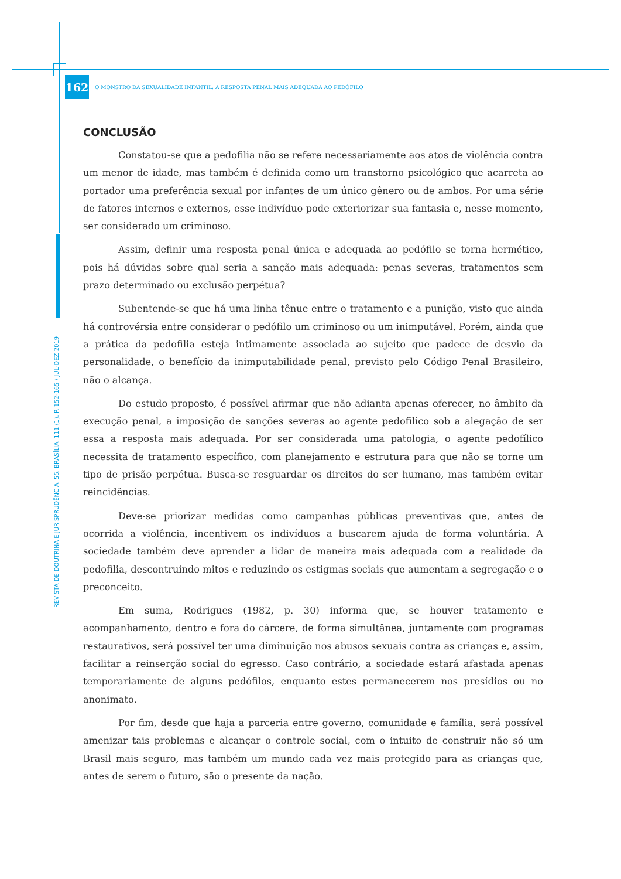REVISTA DE DOUTRINA E JURISPRUDÊNCIA. 55. BRASÍLIA. 111 (1). P. 152-165 / JUL-DEZ 2019
162
O MONSTRO DA SEXUALIDADE INFANTIL: A RESPOSTA PENAL MAIS ADEQUADA AO PEDÓFILO
CONCLUSÃO
Constatou-se que a pedofilia não se refere necessariamente aos atos de violência contra um menor de idade, mas também é definida como um transtorno psicológico que acarreta ao portador uma preferência sexual por infantes de um único gênero ou de ambos. Por uma série de fatores internos e externos, esse indivíduo pode exteriorizar sua fantasia e, nesse momento, ser considerado um criminoso.
Assim, definir uma resposta penal única e adequada ao pedófilo se torna hermético, pois há dúvidas sobre qual seria a sanção mais adequada: penas severas, tratamentos sem prazo determinado ou exclusão perpétua?
Subentende-se que há uma linha tênue entre o tratamento e a punição, visto que ainda há controvérsia entre considerar o pedófilo um criminoso ou um inimputável. Porém, ainda que a prática da pedofilia esteja intimamente associada ao sujeito que padece de desvio da personalidade, o benefício da inimputabilidade penal, previsto pelo Código Penal Brasileiro, não o alcança.
Do estudo proposto, é possível afirmar que não adianta apenas oferecer, no âmbito da execução penal, a imposição de sanções severas ao agente pedofílico sob a alegação de ser essa a resposta mais adequada. Por ser considerada uma patologia, o agente pedofílico necessita de tratamento específico, com planejamento e estrutura para que não se torne um tipo de prisão perpétua. Busca-se resguardar os direitos do ser humano, mas também evitar reincidências.
Deve-se priorizar medidas como campanhas públicas preventivas que, antes de ocorrida a violência, incentivem os indivíduos a buscarem ajuda de forma voluntária. A sociedade também deve aprender a lidar de maneira mais adequada com a realidade da pedofilia, descontruindo mitos e reduzindo os estigmas sociais que aumentam a segregação e o preconceito.
Em suma, Rodrigues (1982, p. 30) informa que, se houver tratamento e acompanhamento, dentro e fora do cárcere, de forma simultânea, juntamente com programas restaurativos, será possível ter uma diminuição nos abusos sexuais contra as crianças e, assim, facilitar a reinserção social do egresso. Caso contrário, a sociedade estará afastada apenas temporariamente de alguns pedófilos, enquanto estes permanecerem nos presídios ou no anonimato.
Por fim, desde que haja a parceria entre governo, comunidade e família, será possível amenizar tais problemas e alcançar o controle social, com o intuito de construir não só um Brasil mais seguro, mas também um mundo cada vez mais protegido para as crianças que, antes de serem o futuro, são o presente da nação.